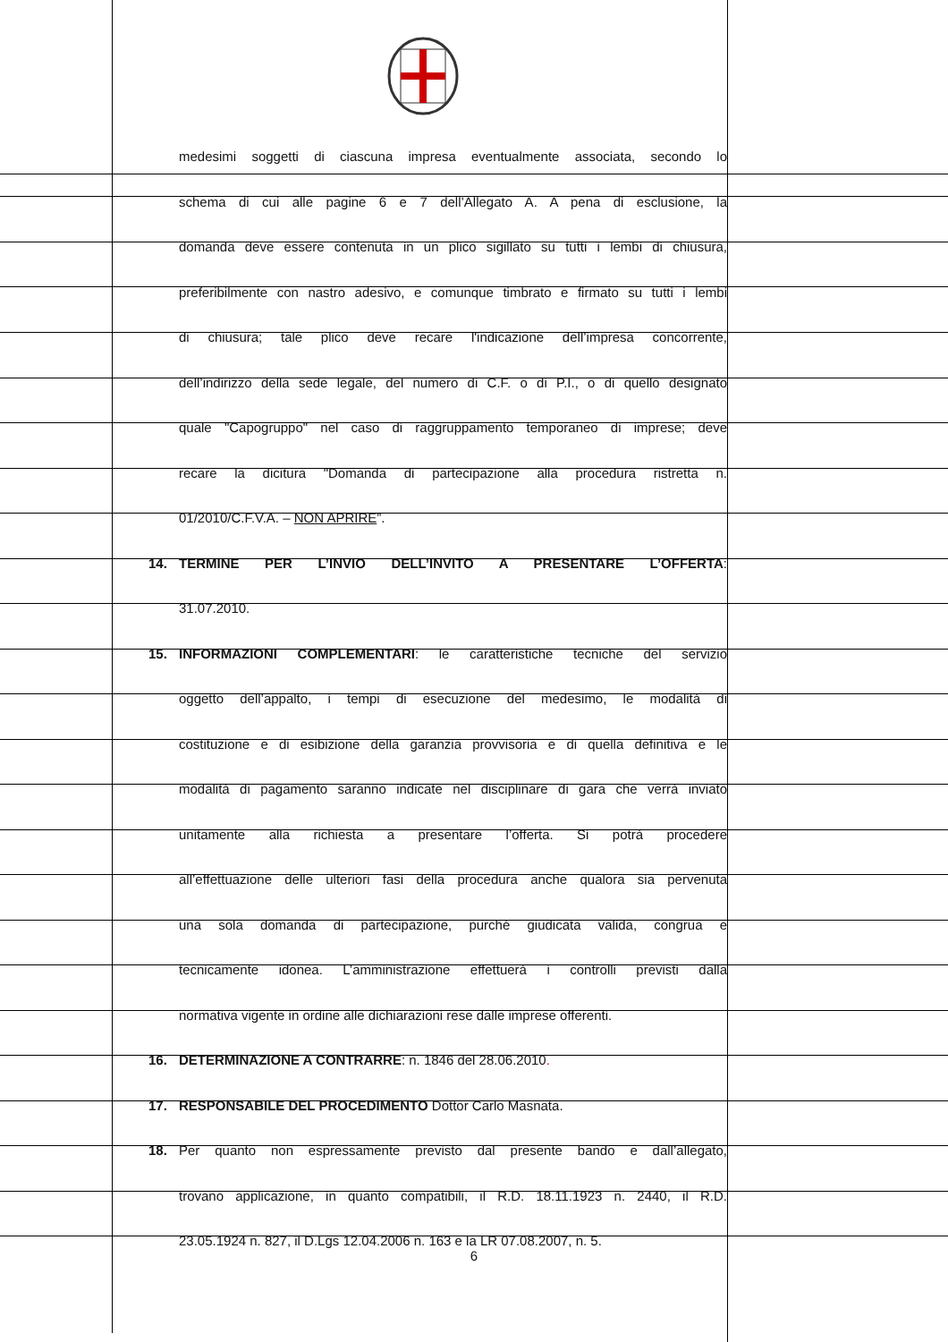medesimi soggetti di ciascuna impresa eventualmente associata, secondo lo
schema di cui alle pagine 6 e 7 dell’Allegato A. A pena di esclusione, la
domanda deve essere contenuta in un plico sigillato su tutti i lembi di chiusura,
preferibilmente con nastro adesivo, e comunque timbrato e firmato su tutti i lembi
di chiusura; tale plico deve recare l'indicazione dell’impresa concorrente,
dell’indirizzo della sede legale, del numero di C.F. o di P.I., o di quello designato
quale "Capogruppo" nel caso di raggruppamento temporaneo di imprese; deve
recare la dicitura "Domanda di partecipazione alla procedura ristretta n.
01/2010/C.F.V.A. – NON APRIRE”.
14. TERMINE PER L’INVIO DELL’INVITO A PRESENTARE L’OFFERTA:
31.07.2010.
15. INFORMAZIONI COMPLEMENTARI: le caratteristiche tecniche del servizio
oggetto dell’appalto, i tempi di esecuzione del medesimo, le modalità di
costituzione e di esibizione della garanzia provvisoria e di quella definitiva e le
modalità di pagamento saranno indicate nel disciplinare di gara che verrà inviato
unitamente alla richiesta a presentare l’offerta. Si potrà procedere
all’effettuazione delle ulteriori fasi della procedura anche qualora sia pervenuta
una sola domanda di partecipazione, purché giudicata valida, congrua e
tecnicamente idonea. L’amministrazione effettuerà i controlli previsti dalla
normativa vigente in ordine alle dichiarazioni rese dalle imprese offerenti.
16. DETERMINAZIONE A CONTRARRE: n. 1846 del 28.06.2010.
17. RESPONSABILE DEL PROCEDIMENTO Dottor Carlo Masnata.
18. Per quanto non espressamente previsto dal presente bando e dall’allegato,
trovano applicazione, in quanto compatibili, il R.D. 18.11.1923 n. 2440, il R.D.
23.05.1924 n. 827, il D.Lgs 12.04.2006 n. 163 e la LR 07.08.2007, n. 5.
6